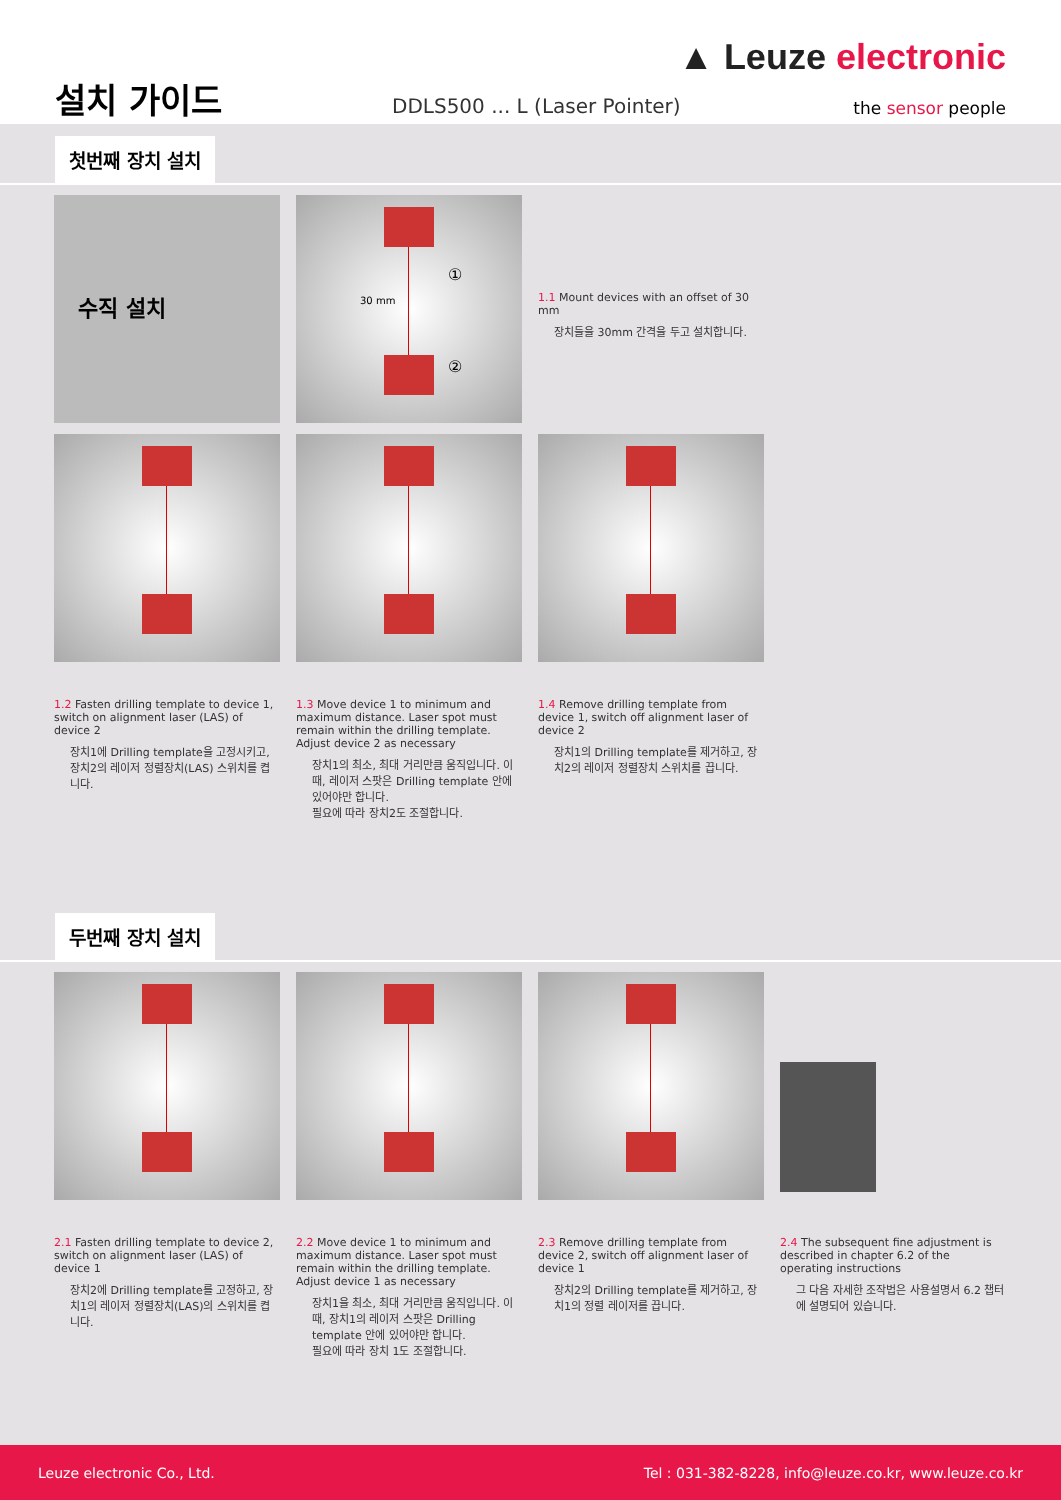▲ Leuze electronic
설치 가이드 DDLS500 ... L (Laser Pointer) the sensor people
첫번째 장치 설치
수직 설치
30 mm
①
②
1.1 Mount devices with an offset of 30 mm
장치들을 30mm 간격을 두고 설치합니다.
1.2 Fasten drilling template to device 1, switch on alignment laser (LAS) of device 2
장치1에 Drilling template을 고정시키고, 장치2의 레이저 정렬장치(LAS) 스위치를 켭니다.
1.3 Move device 1 to minimum and maximum distance. Laser spot must remain within the drilling template.
Adjust device 2 as necessary
장치1의 최소, 최대 거리만큼 움직입니다. 이 때, 레이저 스팟은 Drilling template 안에 있어야만 합니다.
필요에 따라 장치2도 조절합니다.
1.4 Remove drilling template from device 1, switch off alignment laser of device 2
장치1의 Drilling template를 제거하고, 장치2의 레이저 정렬장치 스위치를 끕니다.
두번째 장치 설치
2.1 Fasten drilling template to device 2, switch on alignment laser (LAS) of device 1
장치2에 Drilling template를 고정하고, 장치1의 레이저 정렬장치(LAS)의 스위치를 켭니다.
2.2 Move device 1 to minimum and maximum distance. Laser spot must remain within the drilling template.
Adjust device 1 as necessary
장치1을 최소, 최대 거리만큼 움직입니다. 이 때, 장치1의 레이저 스팟은 Drilling template 안에 있어야만 합니다.
필요에 따라 장치 1도 조절합니다.
2.3 Remove drilling template from device 2, switch off alignment laser of device 1
장치2의 Drilling template를 제거하고, 장치1의 정렬 레이저를 끕니다.
2.4 The subsequent fine adjustment is described in chapter 6.2 of the operating instructions
그 다음 자세한 조작법은 사용설명서 6.2 챕터에 설명되어 있습니다.
Leuze electronic Co., Ltd. Tel : 031-382-8228, info@leuze.co.kr, www.leuze.co.kr